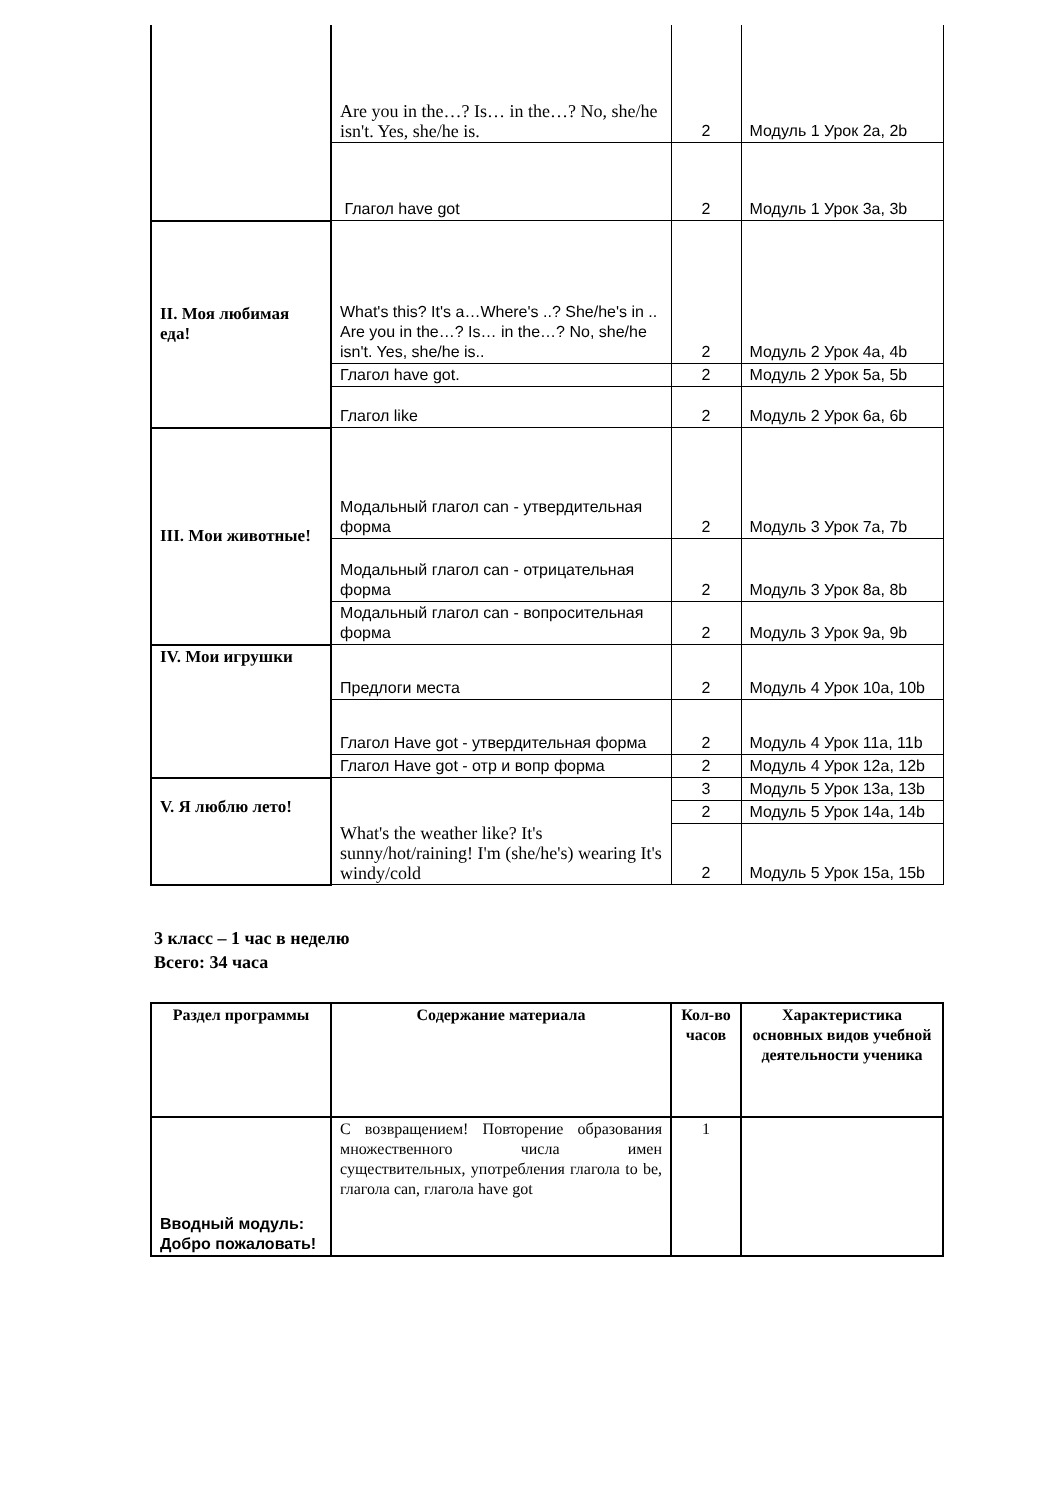| | Are you in the…? Is… in the…? No, she/he isn't. Yes, she/he is. | 2 | Модуль 1 Урок 2a, 2b |
| | Глагол have got | 2 | Модуль 1 Урок 3a, 3b |
| II. Моя любимая еда! | What's this? It's a…Where's ..? She/he's in .. Are you in the…? Is… in the…? No, she/he isn't. Yes, she/he is.. | 2 | Модуль 2 Урок 4a, 4b |
| | Глагол have got. | 2 | Модуль 2 Урок 5a, 5b |
| | Глагол like | 2 | Модуль 2 Урок 6a, 6b |
| III. Мои животные! | Модальный глагол can - утвердительная форма | 2 | Модуль 3 Урок 7a, 7b |
| | Модальный глагол can - отрицательная форма | 2 | Модуль 3 Урок 8a, 8b |
| | Модальный глагол can - вопросительная форма | 2 | Модуль 3 Урок 9a, 9b |
| IV. Мои игрушки | Предлоги места | 2 | Модуль 4 Урок 10a, 10b |
| | Глагол Have got - утвердительная форма | 2 | Модуль 4 Урок 11a, 11b |
| | Глагол Have got - отр и вопр форма | 2 | Модуль 4 Урок 12a, 12b |
| V. Я люблю лето! | What's the weather like? It's sunny/hot/raining! I'm (she/he's) wearing It's windy/cold | 3 | Модуль 5 Урок 13a, 13b |
| | | 2 | Модуль 5 Урок 14a, 14b |
| | | 2 | Модуль 5 Урок 15a, 15b |
3 класс – 1 час в неделю
Всего: 34 часа
| Раздел программы | Содержание материала | Кол-во часов | Характеристика основных видов учебной деятельности ученика |
| --- | --- | --- | --- |
| Вводный модуль: Добро пожаловать! | С возвращением! Повторение образования множественного числа имен существительных, употребления глагола to be, глагола can, глагола have got | 1 | |